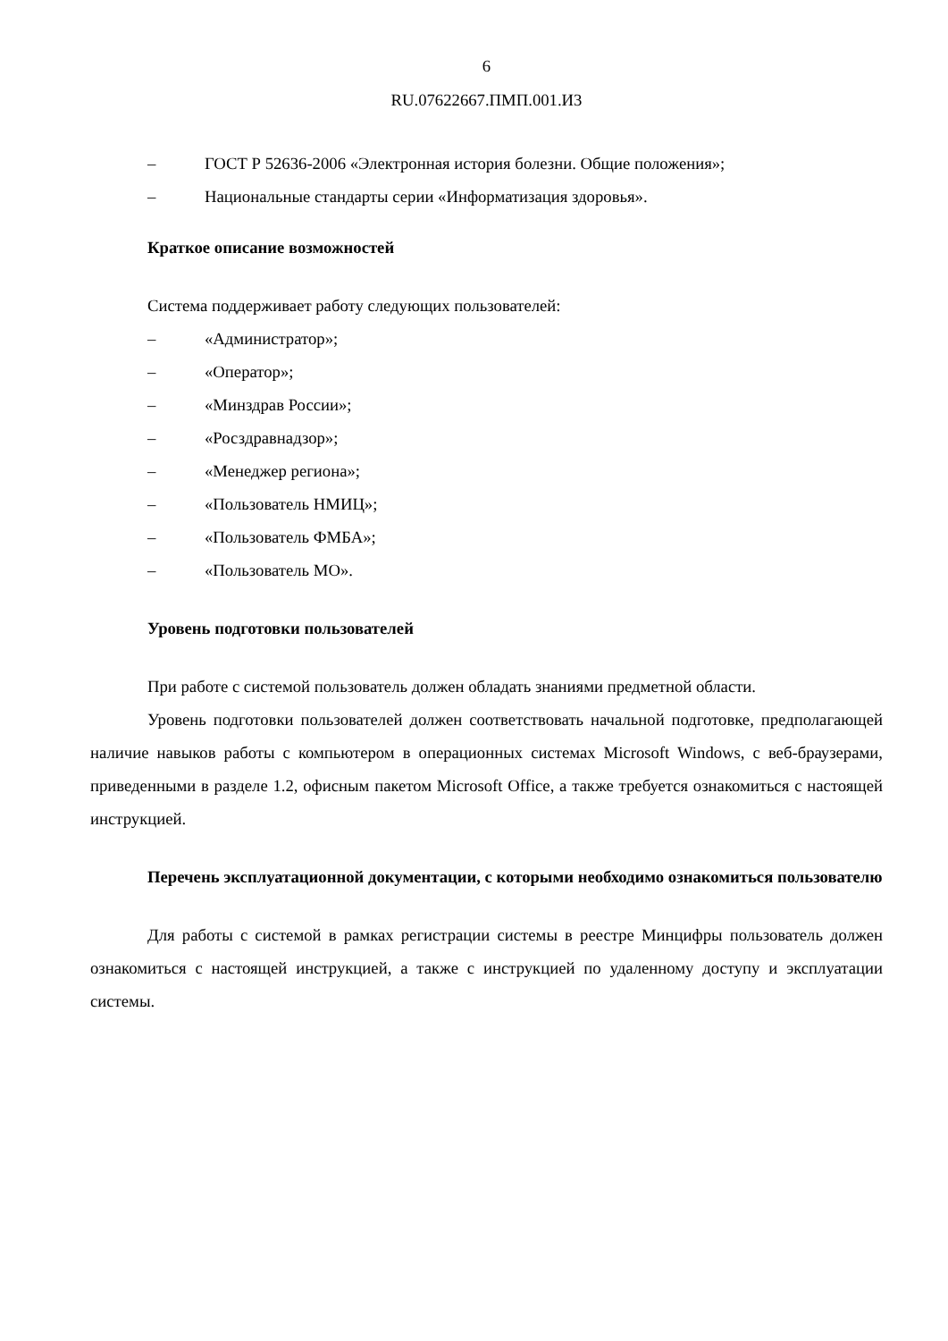6
RU.07622667.ПМП.001.И3
– ГОСТ Р 52636-2006 «Электронная история болезни. Общие положения»;
– Национальные стандарты серии «Информатизация здоровья».
Краткое описание возможностей
Система поддерживает работу следующих пользователей:
– «Администратор»;
– «Оператор»;
– «Минздрав России»;
– «Росздравнадзор»;
– «Менеджер региона»;
– «Пользователь НМИЦ»;
– «Пользователь ФМБА»;
– «Пользователь МО».
Уровень подготовки пользователей
При работе с системой пользователь должен обладать знаниями предметной области.
Уровень подготовки пользователей должен соответствовать начальной подготовке, предполагающей наличие навыков работы с компьютером в операционных системах Microsoft Windows, с веб-браузерами, приведенными в разделе 1.2, офисным пакетом Microsoft Office, а также требуется ознакомиться с настоящей инструкцией.
Перечень эксплуатационной документации, с которыми необходимо ознакомиться пользователю
Для работы с системой в рамках регистрации системы в реестре Минцифры пользователь должен ознакомиться с настоящей инструкцией, а также с инструкцией по удаленному доступу и эксплуатации системы.